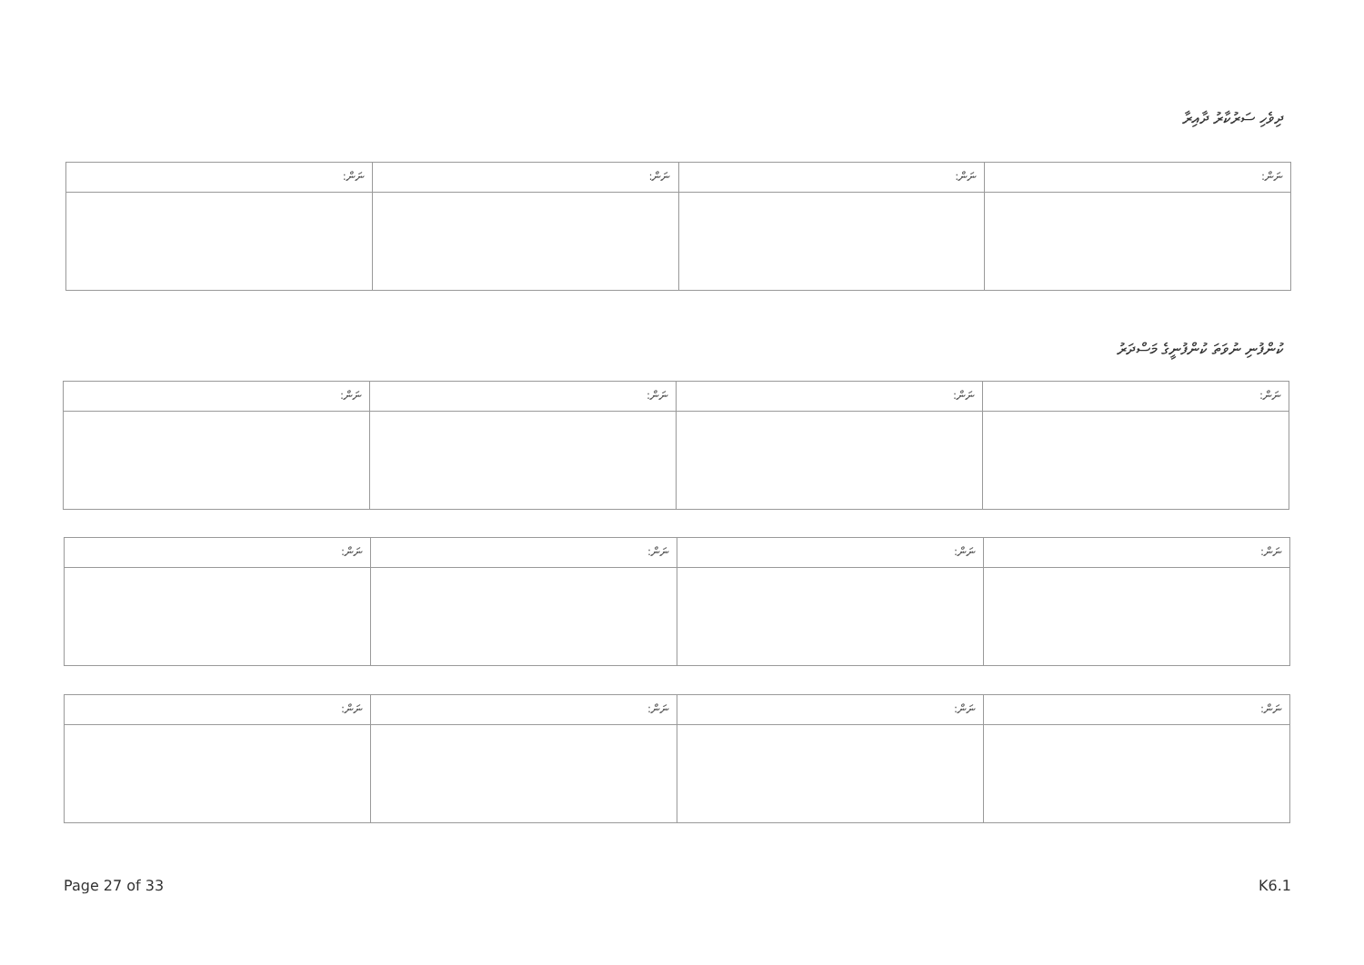ދިވެހި ސަރުކާރު ދާއިރާ
| ނަން: | ނަން: | ނަން: | ނަން: |
| --- | --- | --- | --- |
ކުންފުނި ނުވަތަ ކުންފުނީގެ މަސްދަރު
| ނަން: | ނަން: | ނަން: | ނަން: |
| --- | --- | --- | --- |
| ނަން: | ނަން: | ނަން: | ނަން: |
| --- | --- | --- | --- |
| ނަން: | ނަން: | ނަން: | ނަން: |
| --- | --- | --- | --- |
Page 27 of 33 K6.1